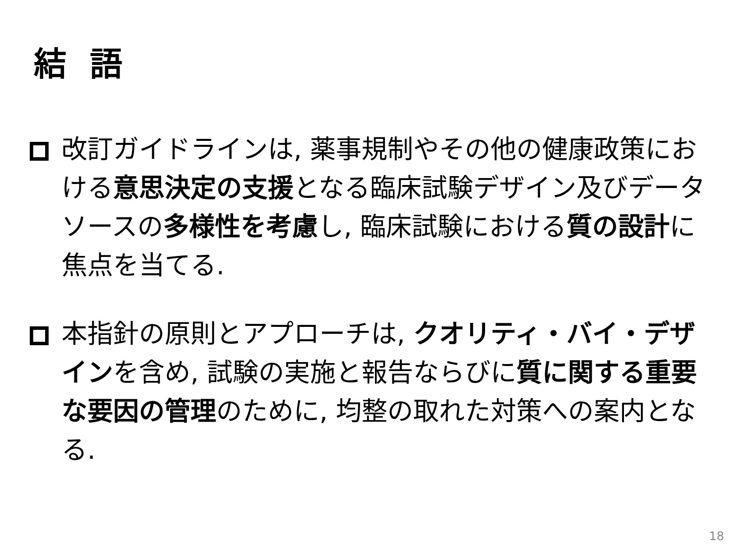結 語
改訂ガイドラインは, 薬事規制やその他の健康政策における意思決定の支援となる臨床試験デザイン及びデータソースの多様性を考慮し, 臨床試験における質の設計に焦点を当てる.
本指針の原則とアプローチは, クオリティ・バイ・デザインを含め, 試験の実施と報告ならびに質に関する重要な要因の管理のために, 均整の取れた対策への案内となる.
18